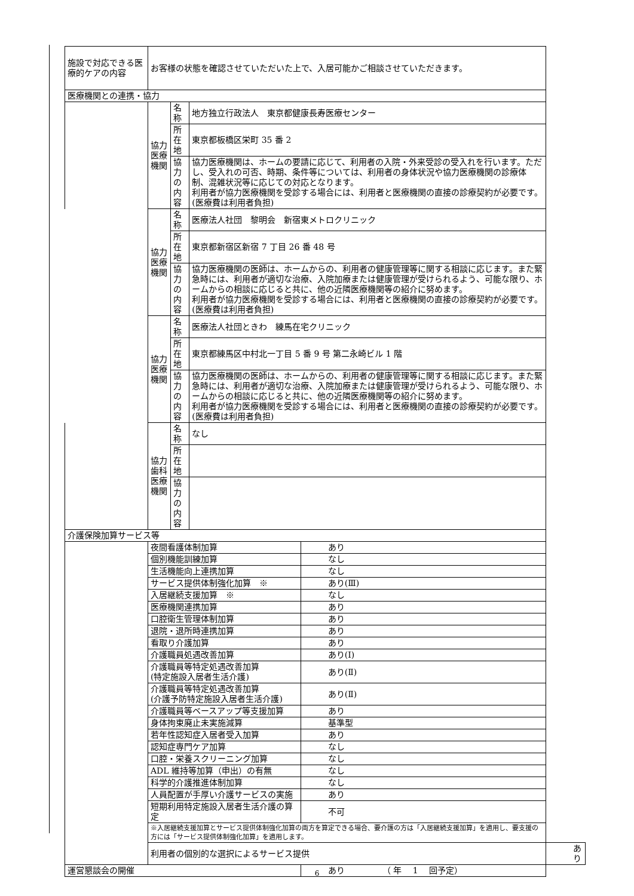| 施設で対応できる医療的ケアの内容 | お客様の状態を確認させていただいた上で、入居可能かご相談させていただきます。 | | | | |
| 医療機関との連携・協力 | | | | | |
| | 協力医療機関 | 名称 | 地方独立行政法人 東京都健康長寿医療センター | | |
| | | 所在地 | 東京都板橋区栄町 35 番 2 | | |
| | | 協力の内容 | 協力医療機関は、ホームの要請に応じて、利用者の入院・外来受診の受入れを行います。ただし、受入れの可否、時期、条件等については、利用者の身体状況や協力医療機関の診療体制、混雑状況等に応じての対応となります。 利用者が協力医療機関を受診する場合には、利用者と医療機関の直接の診療契約が必要です。(医療費は利用者負担) | | |
| | 協力医療機関 | 名称 | 医療法人社団 黎明会 新宿東メトロクリニック | | |
| | | 所在地 | 東京都新宿区新宿 7 丁目 26 番 48 号 | | |
| | | 協力の内容 | 協力医療機関の医師は、ホームからの、利用者の健康管理等に関する相談に応じます。また緊急時には、利用者が適切な治療、入院加療または健康管理が受けられるよう、可能な限り、ホームからの相談に応じると共に、他の近隣医療機関等の紹介に努めます。 利用者が協力医療機関を受診する場合には、利用者と医療機関の直接の診療契約が必要です。(医療費は利用者負担) | | |
| | 協力医療機関 | 名称 | 医療法人社団ときわ 練馬在宅クリニック | | |
| | | 所在地 | 東京都練馬区中村北一丁目 5 番 9 号 第二永崎ビル 1 階 | | |
| | | 協力の内容 | 協力医療機関の医師は、ホームからの、利用者の健康管理等に関する相談に応じます。また緊急時には、利用者が適切な治療、入院加療または健康管理が受けられるよう、可能な限り、ホームからの相談に応じると共に、他の近隣医療機関等の紹介に努めます。 利用者が協力医療機関を受診する場合には、利用者と医療機関の直接の診療契約が必要です。(医療費は利用者負担) | | |
| | 協力歯科医療機関 | 名称 | なし | | |
| | | 所在地 | | | |
| | | 協力の内容 | | | |
| 介護保険加算サービス等 | | | | | |
| | 夜間看護体制加算 | | | あり | |
| | 個別機能訓練加算 | | | なし | |
| | 生活機能向上連携加算 | | | なし | |
| | サービス提供体制強化加算 ※ | | | あり(Ⅲ) | |
| | 入居継続支援加算 ※ | | | なし | |
| | 医療機関連携加算 | | | あり | |
| | 口腔衛生管理体制加算 | | | あり | |
| | 退院・退所時連携加算 | | | あり | |
| | 看取り介護加算 | | | あり | |
| | 介護職員処遇改善加算 | | | あり(Ⅰ) | |
| | 介護職員等特定処遇改善加算 (特定施設入居者生活介護) | | | あり(Ⅱ) | |
| | 介護職員等特定処遇改善加算 (介護予防特定施設入居者生活介護) | | | あり(Ⅱ) | |
| | 介護職員等ベースアップ等支援加算 | | | あり | |
| | 身体拘束廃止未実施減算 | | | 基準型 | |
| | 若年性認知症入居者受入加算 | | | あり | |
| | 認知症専門ケア加算 | | | なし | |
| | 口腔・栄養スクリーニング加算 | | | なし | |
| | ADL 維持等加算（申出）の有無 | | | なし | |
| | 科学的介護推進体制加算 | | | なし | |
| | 人員配置が手厚い介護サービスの実施 | | | あり | |
| | 短期利用特定施設入居者生活介護の算定 | | | 不可 | |
| | ※入居継続支援加算とサービス提供体制強化加算の両方を算定できる場合、要介護の方は「入居継続支援加算」を適用し、要支援の方には「サービス提供体制強化加算」を適用します。 | | | | |
| | 利用者の個別的な選択によるサービス提供 | | | | あり |
| 運営懇談会の開催 | | | | あり （ 年 1 回予定） | |
6